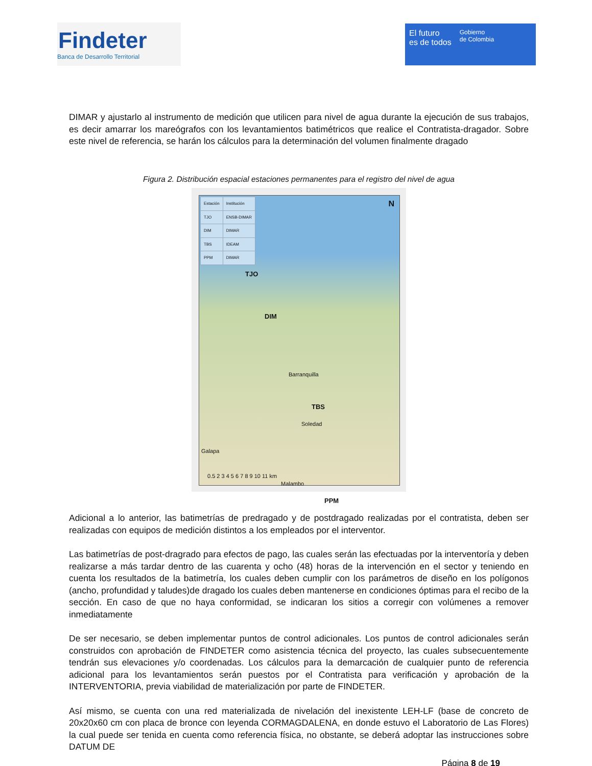Findeter
Banca de Desarrollo Territorial
El futuro
es de todos
Gobierno
de Colombia
DIMAR y ajustarlo al instrumento de medición que utilicen para nivel de agua durante la ejecución de sus trabajos, es decir amarrar los mareógrafos con los levantamientos batimétricos que realice el Contratista-dragador. Sobre este nivel de referencia, se harán los cálculos para la determinación del volumen finalmente dragado
Figura 2. Distribución espacial estaciones permanentes para el registro del nivel de agua
| Estación | Institución |
| --- | --- |
| TJO | ENSB-DIMAR |
| DIM | DIMAR |
| TBS | IDEAM |
| PPM | DIMAR |
N
TJO
DIM
Barranquilla
TBS
Soledad
Galapa
Malambo
PPM
0.5 2 3 4 5 6 7 8 9 10 11 km
Adicional a lo anterior, las batimetrías de predragado y de postdragado realizadas por el contratista, deben ser realizadas con equipos de medición distintos a los empleados por el interventor.
Las batimetrías de post-dragrado para efectos de pago, las cuales serán las efectuadas por la interventoría y deben realizarse a más tardar dentro de las cuarenta y ocho (48) horas de la intervención en el sector y teniendo en cuenta los resultados de la batimetría, los cuales deben cumplir con los parámetros de diseño en los polígonos (ancho, profundidad y taludes)de dragado los cuales deben mantenerse en condiciones óptimas para el recibo de la sección. En caso de que no haya conformidad, se indicaran los sitios a corregir con volúmenes a remover inmediatamente
De ser necesario, se deben implementar puntos de control adicionales. Los puntos de control adicionales serán construidos con aprobación de FINDETER como asistencia técnica del proyecto, las cuales subsecuentemente tendrán sus elevaciones y/o coordenadas. Los cálculos para la demarcación de cualquier punto de referencia adicional para los levantamientos serán puestos por el Contratista para verificación y aprobación de la INTERVENTORIA, previa viabilidad de materialización por parte de FINDETER.
Así mismo, se cuenta con una red materializada de nivelación del inexistente LEH-LF (base de concreto de 20x20x60 cm con placa de bronce con leyenda CORMAGDALENA, en donde estuvo el Laboratorio de Las Flores) la cual puede ser tenida en cuenta como referencia física, no obstante, se deberá adoptar las instrucciones sobre DATUM DE
Página 8 de 19